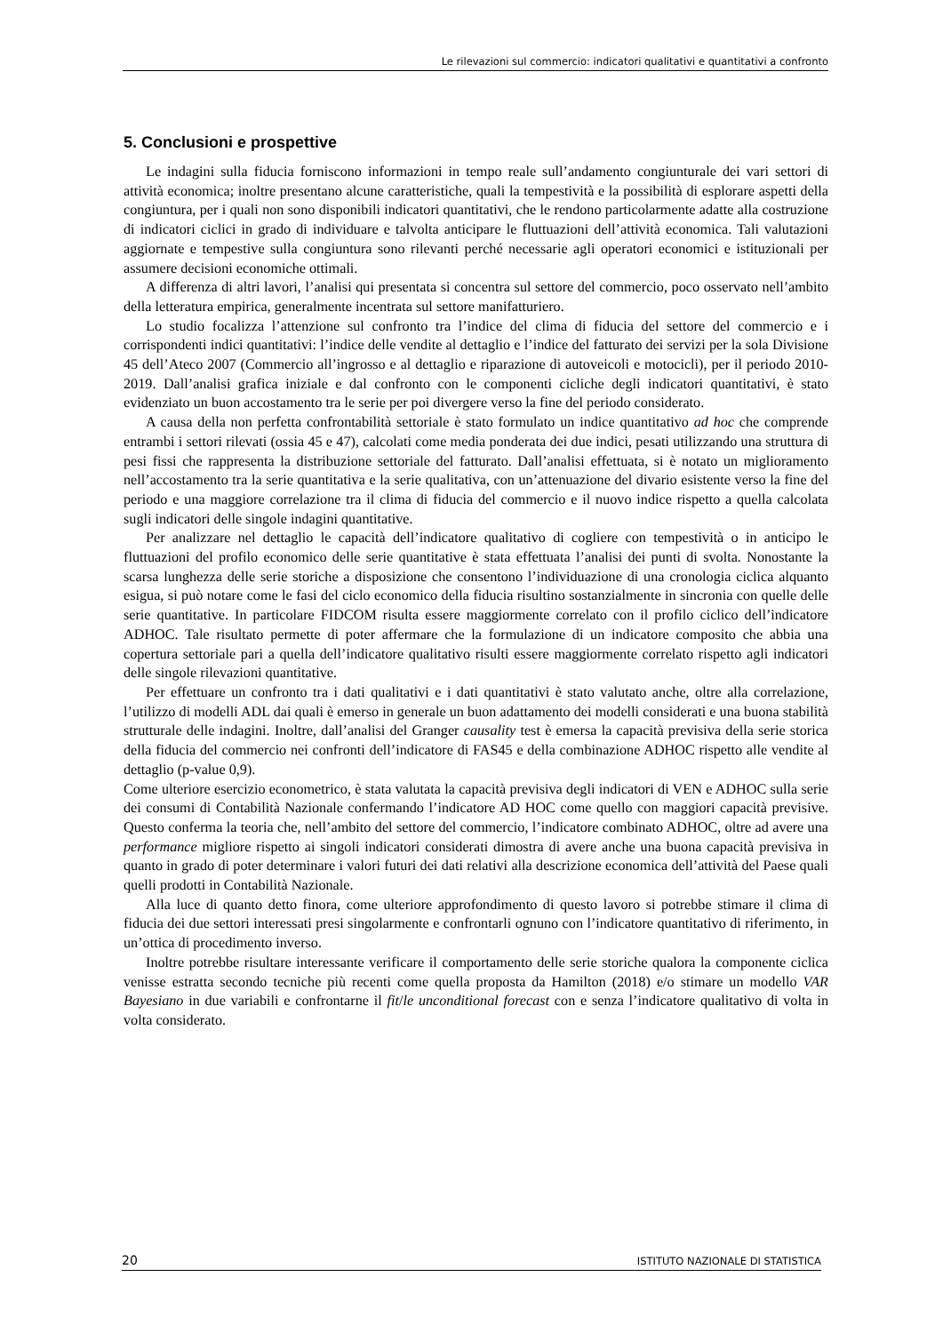Le rilevazioni sul commercio: indicatori qualitativi e quantitativi a confronto
5. Conclusioni e prospettive
Le indagini sulla fiducia forniscono informazioni in tempo reale sull’andamento congiunturale dei vari settori di attività economica; inoltre presentano alcune caratteristiche, quali la tempestività e la possibilità di esplorare aspetti della congiuntura, per i quali non sono disponibili indicatori quantitativi, che le rendono particolarmente adatte alla costruzione di indicatori ciclici in grado di individuare e talvolta anticipare le fluttuazioni dell’attività economica. Tali valutazioni aggiornate e tempestive sulla congiuntura sono rilevanti perché necessarie agli operatori economici e istituzionali per assumere decisioni economiche ottimali.
A differenza di altri lavori, l’analisi qui presentata si concentra sul settore del commercio, poco osservato nell’ambito della letteratura empirica, generalmente incentrata sul settore manifatturiero.
Lo studio focalizza l’attenzione sul confronto tra l’indice del clima di fiducia del settore del commercio e i corrispondenti indici quantitativi: l’indice delle vendite al dettaglio e l’indice del fatturato dei servizi per la sola Divisione 45 dell’Ateco 2007 (Commercio all’ingrosso e al dettaglio e riparazione di autoveicoli e motocicli), per il periodo 2010-2019. Dall’analisi grafica iniziale e dal confronto con le componenti cicliche degli indicatori quantitativi, è stato evidenziato un buon accostamento tra le serie per poi divergere verso la fine del periodo considerato.
A causa della non perfetta confrontabilità settoriale è stato formulato un indice quantitativo ad hoc che comprende entrambi i settori rilevati (ossia 45 e 47), calcolati come media ponderata dei due indici, pesati utilizzando una struttura di pesi fissi che rappresenta la distribuzione settoriale del fatturato. Dall’analisi effettuata, si è notato un miglioramento nell’accostamento tra la serie quantitativa e la serie qualitativa, con un’attenuazione del divario esistente verso la fine del periodo e una maggiore correlazione tra il clima di fiducia del commercio e il nuovo indice rispetto a quella calcolata sugli indicatori delle singole indagini quantitative.
Per analizzare nel dettaglio le capacità dell’indicatore qualitativo di cogliere con tempestività o in anticipo le fluttuazioni del profilo economico delle serie quantitative è stata effettuata l’analisi dei punti di svolta. Nonostante la scarsa lunghezza delle serie storiche a disposizione che consentono l’individuazione di una cronologia ciclica alquanto esigua, si può notare come le fasi del ciclo economico della fiducia risultino sostanzialmente in sincronia con quelle delle serie quantitative. In particolare FIDCOM risulta essere maggiormente correlato con il profilo ciclico dell’indicatore ADHOC. Tale risultato permette di poter affermare che la formulazione di un indicatore composito che abbia una copertura settoriale pari a quella dell’indicatore qualitativo risulti essere maggiormente correlato rispetto agli indicatori delle singole rilevazioni quantitative.
Per effettuare un confronto tra i dati qualitativi e i dati quantitativi è stato valutato anche, oltre alla correlazione, l’utilizzo di modelli ADL dai quali è emerso in generale un buon adattamento dei modelli considerati e una buona stabilità strutturale delle indagini. Inoltre, dall’analisi del Granger causality test è emersa la capacità previsiva della serie storica della fiducia del commercio nei confronti dell’indicatore di FAS45 e della combinazione ADHOC rispetto alle vendite al dettaglio (p-value 0,9).
Come ulteriore esercizio econometrico, è stata valutata la capacità previsiva degli indicatori di VEN e ADHOC sulla serie dei consumi di Contabilità Nazionale confermando l’indicatore AD HOC come quello con maggiori capacità previsive. Questo conferma la teoria che, nell’ambito del settore del commercio, l’indicatore combinato ADHOC, oltre ad avere una performance migliore rispetto ai singoli indicatori considerati dimostra di avere anche una buona capacità previsiva in quanto in grado di poter determinare i valori futuri dei dati relativi alla descrizione economica dell’attività del Paese quali quelli prodotti in Contabilità Nazionale.
Alla luce di quanto detto finora, come ulteriore approfondimento di questo lavoro si potrebbe stimare il clima di fiducia dei due settori interessati presi singolarmente e confrontarli ognuno con l’indicatore quantitativo di riferimento, in un’ottica di procedimento inverso.
Inoltre potrebbe risultare interessante verificare il comportamento delle serie storiche qualora la componente ciclica venisse estratta secondo tecniche più recenti come quella proposta da Hamilton (2018) e/o stimare un modello VAR Bayesiano in due variabili e confrontarne il fit/le unconditional forecast con e senza l’indicatore qualitativo di volta in volta considerato.
20 ISTITUTO NAZIONALE DI STATISTICA